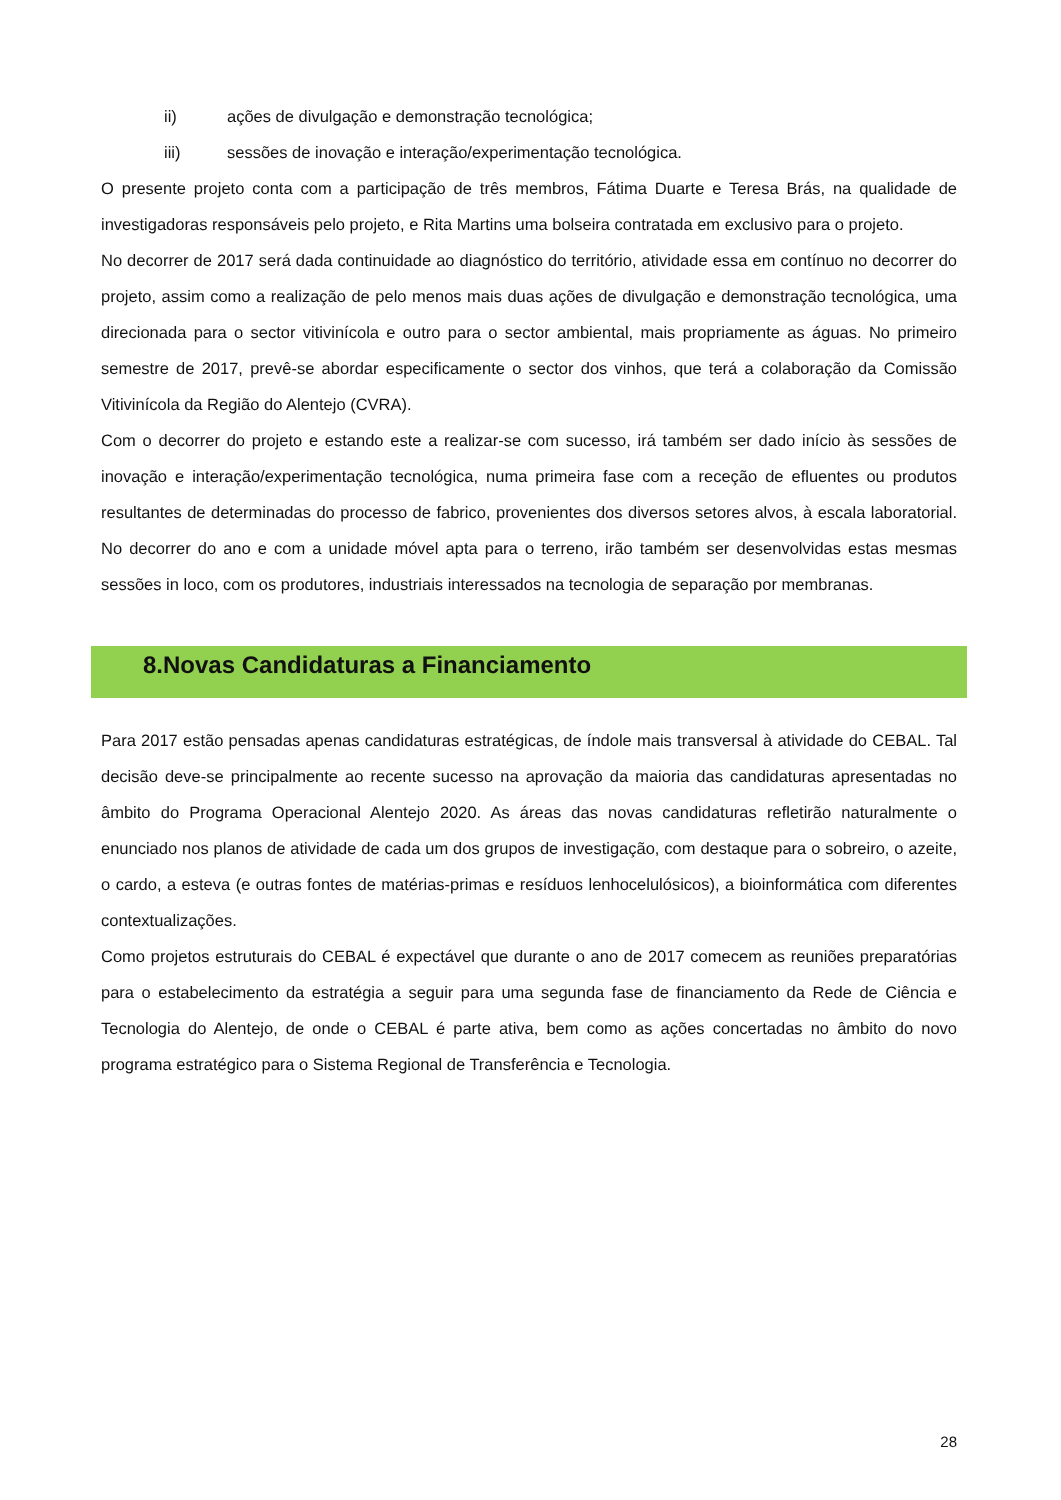ii) ações de divulgação e demonstração tecnológica;
iii) sessões de inovação e interação/experimentação tecnológica.
O presente projeto conta com a participação de três membros, Fátima Duarte e Teresa Brás, na qualidade de investigadoras responsáveis pelo projeto, e Rita Martins uma bolseira contratada em exclusivo para o projeto.
No decorrer de 2017 será dada continuidade ao diagnóstico do território, atividade essa em contínuo no decorrer do projeto, assim como a realização de pelo menos mais duas ações de divulgação e demonstração tecnológica, uma direcionada para o sector vitivinícola e outro para o sector ambiental, mais propriamente as águas. No primeiro semestre de 2017, prevê-se abordar especificamente o sector dos vinhos, que terá a colaboração da Comissão Vitivinícola da Região do Alentejo (CVRA).
Com o decorrer do projeto e estando este a realizar-se com sucesso, irá também ser dado início às sessões de inovação e interação/experimentação tecnológica, numa primeira fase com a receção de efluentes ou produtos resultantes de determinadas do processo de fabrico, provenientes dos diversos setores alvos, à escala laboratorial. No decorrer do ano e com a unidade móvel apta para o terreno, irão também ser desenvolvidas estas mesmas sessões in loco, com os produtores, industriais interessados na tecnologia de separação por membranas.
8.Novas Candidaturas a Financiamento
Para 2017 estão pensadas apenas candidaturas estratégicas, de índole mais transversal à atividade do CEBAL. Tal decisão deve-se principalmente ao recente sucesso na aprovação da maioria das candidaturas apresentadas no âmbito do Programa Operacional Alentejo 2020. As áreas das novas candidaturas refletirão naturalmente o enunciado nos planos de atividade de cada um dos grupos de investigação, com destaque para o sobreiro, o azeite, o cardo, a esteva (e outras fontes de matérias-primas e resíduos lenhocelulósicos), a bioinformática com diferentes contextualizações.
Como projetos estruturais do CEBAL é expectável que durante o ano de 2017 comecem as reuniões preparatórias para o estabelecimento da estratégia a seguir para uma segunda fase de financiamento da Rede de Ciência e Tecnologia do Alentejo, de onde o CEBAL é parte ativa, bem como as ações concertadas no âmbito do novo programa estratégico para o Sistema Regional de Transferência e Tecnologia.
28